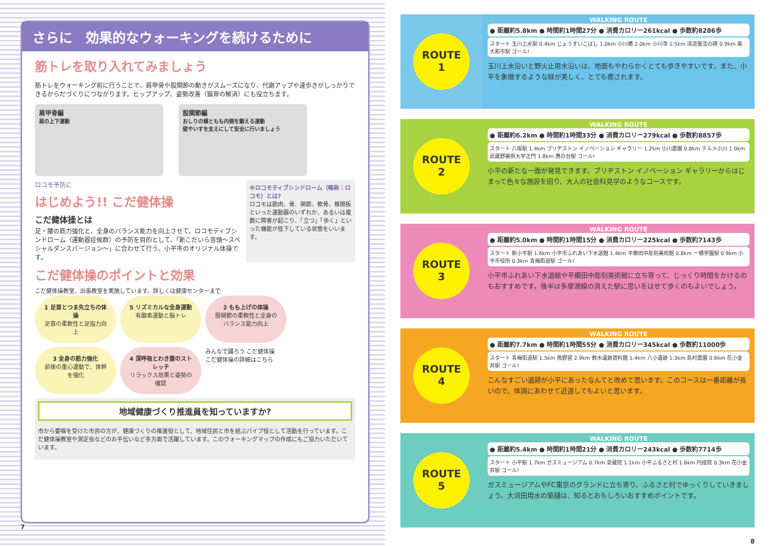さらに　効果的なウォーキングを続けるために
筋トレを取り入れてみましょう
筋トレをウォーキング前に行うことで、肩甲骨や股関節の動きがスムーズになり、代謝アップや速歩きがしっかりできるからだづくりにつながります。ヒップアップ、姿勢改善（猫背の解消）にも役立ちます。
肩甲骨編
肩の上下運動
股関節編
おしりの横ともも内側を鍛える運動
壁やいすを支えにして安全に行いましょう
ロコモ予防に
はじめよう!! こだ健体操
こだ健体操とは
足・腰の筋力強化と、全身のバランス能力を向上させて、ロコモティブシンドローム（運動器症候群）の予防を目的として、「新こだいら音頭～スペシャルダンスバージョン～」に合わせて行う、小平市のオリジナル体操です。
※ロコモティブシンドローム（略称：ロコモ）とは?
ロコモは筋肉、骨、関節、軟骨、椎間板といった運動器のいずれか、あるいは複数に障害が起こり、「立つ」「歩く」といった機能が低下している状態をいいます。
こだ健体操のポイントと効果
こだ健体操教室、出張教室を実施しています。詳しくは健康センターまで
1 足首とつま先立ちの体操
足首の柔軟性と足指力向上
5 リズミカルな全身運動
有酸素運動と脳トレ
2 もも上げの体操
股関節の柔軟性と全身のバランス能力向上
3 全身の筋力強化
前後の重心運動で、体幹を強化
4 深呼吸とわき腹のストレッチ
リラックス効果と姿勢の確認
みんなで踊ろう こだ健体操
こだ健体操の詳細はこちら
地域健康づくり推進員を知っていますか?
市から委嘱を受けた市民の方が、健康づくりの推進役として、地域住民と市を結ぶパイプ役として活動を行っています。こだ健体操教室や測定会などのお手伝いなど多方面で活躍しています。このウォーキングマップの作成にもご協力いただいています。
7
ROUTE
1
WALKING ROUTE
● 距離約5.8km ● 時間約1時間27分 ● 消費カロリー261kcal ● 歩数約8286歩
スタート 玉川上水駅 0.4km じょうすいこばし 1.0km 小川橋 2.0km 小川寺 1.5km 清流復活の碑 0.9km 東大和市駅 ゴール!
玉川上水沿いと野火止用水沿いは、地面もやわらかくとても歩きやすいです。また、小平を象徴するような緑が美しく、とても癒されます。
ROUTE
2
WALKING ROUTE
● 距離約6.2km ● 時間約1時間33分 ● 消費カロリー279kcal ● 歩数約8857歩
スタート 八坂駅 1.4km ブリヂストン イノベーション ギャラリー 1.2km 小川農園 0.8km テルメ小川 1.0km 武蔵野美術大学正門 1.8km 鷹の台駅 ゴール!
小平の新たな一面が発見できます。ブリヂストン イノベーション ギャラリーからはじまって色々な施設を回り、大人の社会科見学のようなコースです。
ROUTE
3
WALKING ROUTE
● 距離約5.0km ● 時間約1時間15分 ● 消費カロリー225kcal ● 歩数約7143歩
スタート 新小平駅 1.6km 小平市ふれあい下水道館 1.4km 平櫛田中彫刻美術館 0.8km 一橋学園駅 0.9km 小平市役所 0.3km 青梅街道駅 ゴール!
小平市ふれあい下水道館や平櫛田中彫刻美術館に立ち寄って、じっくり時間をかけるのもおすすめです。後半は多摩湖線の消えた駅に思いをはせて歩くのもよいでしょう。
ROUTE
4
WALKING ROUTE
● 距離約7.7km ● 時間約1時間55分 ● 消費カロリー345kcal ● 歩数約11000歩
スタート 青梅街道駅 1.5km 熊野宮 2.9km 鈴木遺跡資料館 1.4km 八小遺跡 1.3km 島村農園 0.6km 花小金井駅 ゴール!
こんなすごい遺跡が小平にあったなんてと改めて思います。このコースは一番距離が長いので、体調にあわせて近道してもよいと思います。
ROUTE
5
WALKING ROUTE
● 距離約5.4km ● 時間約1時間21分 ● 消費カロリー243kcal ● 歩数約7714歩
スタート 小平駅 1.7km ガスミュージアム 0.7km 泉蔵院 1.1km 小平ふるさと村 1.6km 円成院 0.3km 花小金井駅 ゴール!
ガスミュージアムやFC東京のグランドに立ち寄り、ふるさと村でゆっくりしていきましょう。大沼田用水の築樋は、知るとおもしろいおすすめポイントです。
8